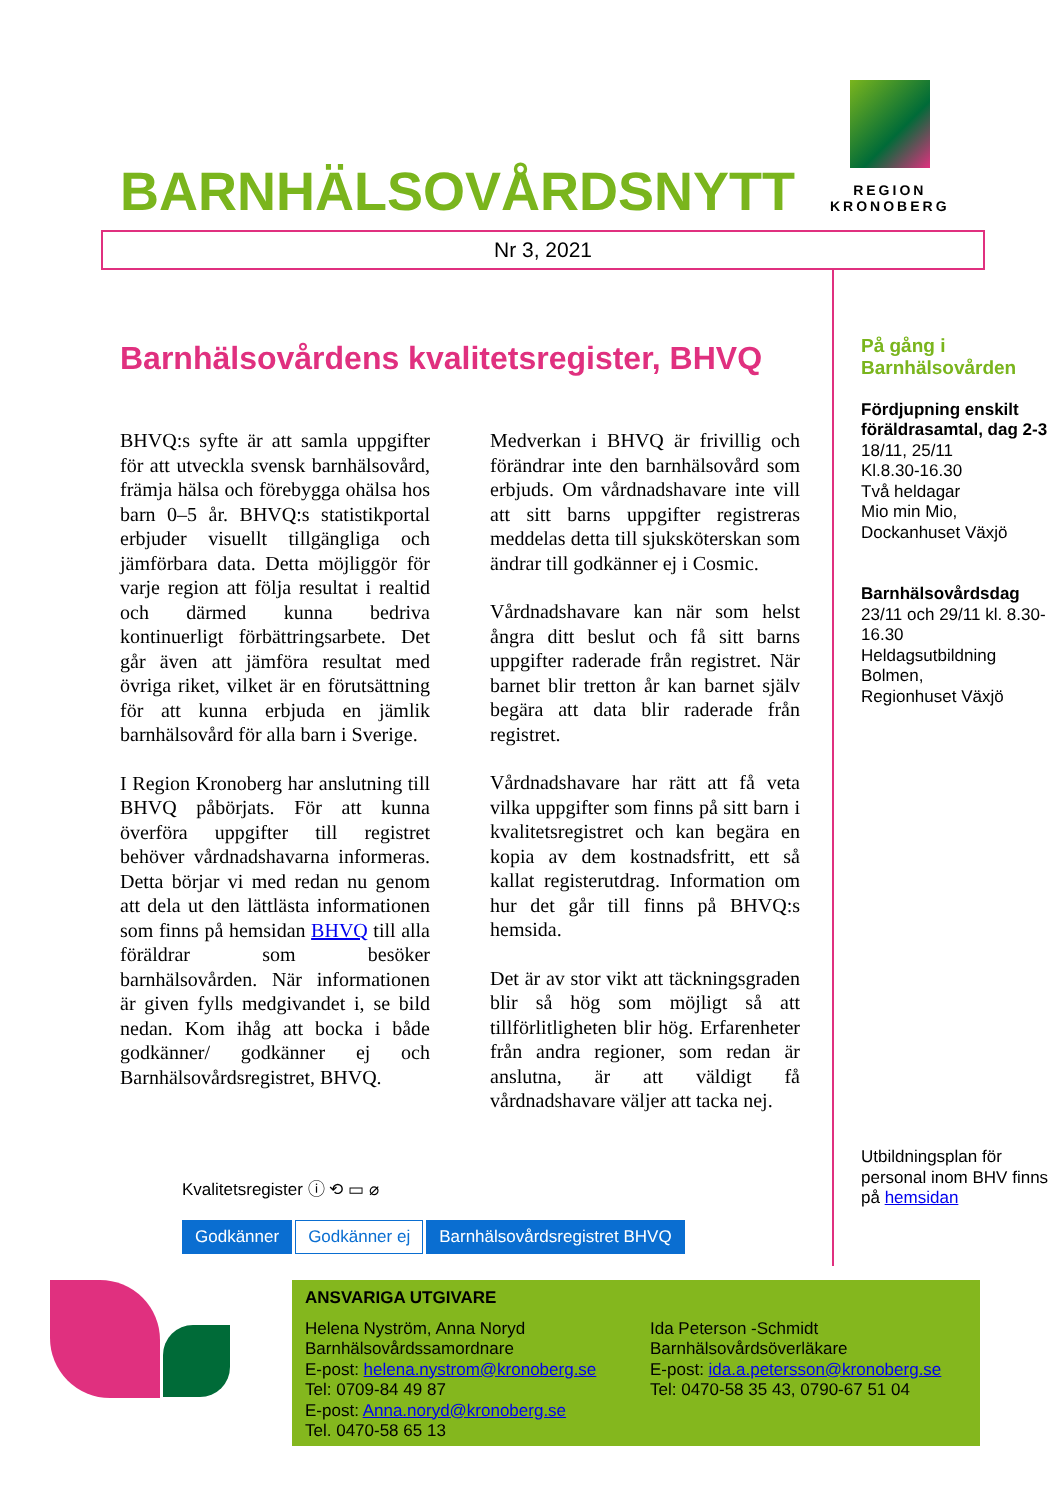BARNHÄLSOVÅRDSNYTT
REGION
KRONOBERG
Nr 3, 2021
Barnhälsovårdens kvalitetsregister, BHVQ
BHVQ:s syfte är att samla uppgifter för att utveckla svensk barnhälsovård, främja hälsa och förebygga ohälsa hos barn 0–5 år. BHVQ:s statistikportal erbjuder visuellt tillgängliga och jämförbara data. Detta möjliggör för varje region att följa resultat i realtid och därmed kunna bedriva kontinuerligt förbättringsarbete. Det går även att jämföra resultat med övriga riket, vilket är en förutsättning för att kunna erbjuda en jämlik barnhälsovård för alla barn i Sverige.
I Region Kronoberg har anslutning till BHVQ påbörjats. För att kunna överföra uppgifter till registret behöver vårdnadshavarna informeras. Detta börjar vi med redan nu genom att dela ut den lättlästa informationen som finns på hemsidan BHVQ till alla föräldrar som besöker barnhälsovården. När informationen är given fylls medgivandet i, se bild nedan. Kom ihåg att bocka i både godkänner/ godkänner ej och Barnhälsovårdsregistret, BHVQ.
Medverkan i BHVQ är frivillig och förändrar inte den barnhälsovård som erbjuds. Om vårdnadshavare inte vill att sitt barns uppgifter registreras meddelas detta till sjuksköterskan som ändrar till godkänner ej i Cosmic.
Vårdnadshavare kan när som helst ångra ditt beslut och få sitt barns uppgifter raderade från registret. När barnet blir tretton år kan barnet själv begära att data blir raderade från registret.
Vårdnadshavare har rätt att få veta vilka uppgifter som finns på sitt barn i kvalitetsregistret och kan begära en kopia av dem kostnadsfritt, ett så kallat registerutdrag. Information om hur det går till finns på BHVQ:s hemsida.
Det är av stor vikt att täckningsgraden blir så hög som möjligt så att tillförlitligheten blir hög. Erfarenheter från andra regioner, som redan är anslutna, är att väldigt få vårdnadshavare väljer att tacka nej.
På gång i Barnhälsovården
Fördjupning enskilt föräldrasamtal, dag 2-3
18/11, 25/11
Kl.8.30-16.30
Två heldagar
Mio min Mio, Dockanhuset Växjö
Barnhälsovårdsdag
23/11 och 29/11 kl. 8.30-16.30
Heldagsutbildning
Bolmen,
Regionhuset Växjö
Utbildningsplan för personal inom BHV finns på hemsidan
Kvalitetsregister ⓘ ⟲ ▭ ⌀
Godkänner Godkänner ej Barnhälsovårdsregistret BHVQ
ANSVARIGA UTGIVARE
Helena Nyström, Anna Noryd
Barnhälsovårdssamordnare
E-post: helena.nystrom@kronoberg.se
Tel: 0709-84 49 87
E-post: Anna.noryd@kronoberg.se
Tel. 0470-58 65 13
Ida Peterson -Schmidt
Barnhälsovårdsöverläkare
E-post: ida.a.petersson@kronoberg.se
Tel: 0470-58 35 43, 0790-67 51 04